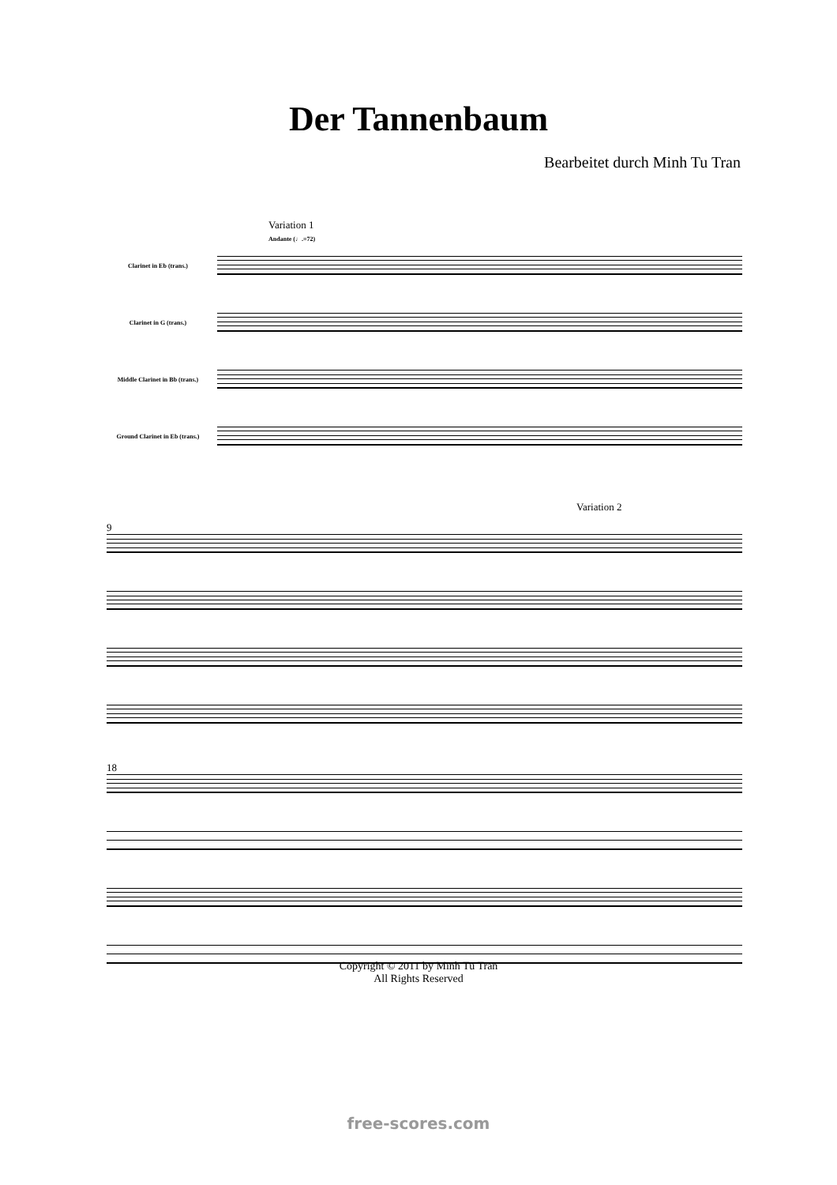Der Tannenbaum
Bearbeitet durch Minh Tu Tran
Variation 1
Andante (♩.=72)
Clarinet in Eb (trans.)
Clarinet in G (trans.)
Middle Clarinet in Bb (trans.)
Ground Clarinet in Eb (trans.)
Variation 2
9
18
Copyright © 2011 by Minh Tu Tran
All Rights Reserved
free-scores.com